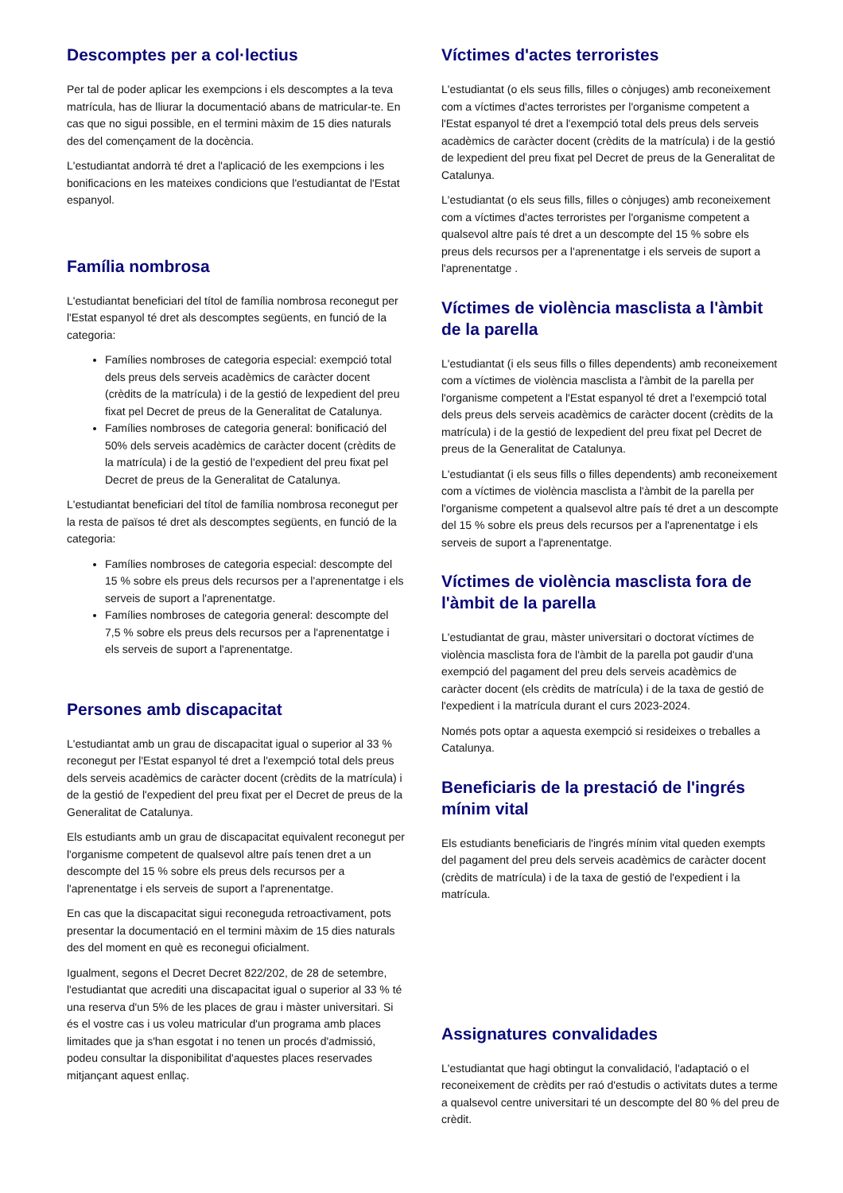Descomptes per a col·lectius
Per tal de poder aplicar les exempcions i els descomptes a la teva matrícula, has de lliurar la documentació abans de matricular-te. En cas que no sigui possible, en el termini màxim de 15 dies naturals des del començament de la docència.
L'estudiantat andorrà té dret a l'aplicació de les exempcions i les bonificacions en les mateixes condicions que l'estudiantat de l'Estat espanyol.
Família nombrosa
L'estudiantat beneficiari del títol de família nombrosa reconegut per l'Estat espanyol té dret als descomptes següents, en funció de la categoria:
Famílies nombroses de categoria especial: exempció total dels preus dels serveis acadèmics de caràcter docent (crèdits de la matrícula) i de la gestió de lexpedient del preu fixat pel Decret de preus de la Generalitat de Catalunya.
Famílies nombroses de categoria general: bonificació del 50% dels serveis acadèmics de caràcter docent (crèdits de la matrícula) i de la gestió de l'expedient del preu fixat pel Decret de preus de la Generalitat de Catalunya.
L'estudiantat beneficiari del títol de família nombrosa reconegut per la resta de països té dret als descomptes següents, en funció de la categoria:
Famílies nombroses de categoria especial: descompte del 15 % sobre els preus dels recursos per a l'aprenentatge i els serveis de suport a l'aprenentatge.
Famílies nombroses de categoria general: descompte del 7,5 % sobre els preus dels recursos per a l'aprenentatge i els serveis de suport a l'aprenentatge.
Persones amb discapacitat
L'estudiantat amb un grau de discapacitat igual o superior al 33 % reconegut per l'Estat espanyol té dret a l'exempció total dels preus dels serveis acadèmics de caràcter docent (crèdits de la matrícula) i de la gestió de l'expedient del preu fixat per el Decret de preus de la Generalitat de Catalunya.
Els estudiants amb un grau de discapacitat equivalent reconegut per l'organisme competent de qualsevol altre país tenen dret a un descompte del 15 % sobre els preus dels recursos per a l'aprenentatge i els serveis de suport a l'aprenentatge.
En cas que la discapacitat sigui reconeguda retroactivament, pots presentar la documentació en el termini màxim de 15 dies naturals des del moment en què es reconegui oficialment.
Igualment, segons el Decret Decret 822/202, de 28 de setembre, l'estudiantat que acrediti una discapacitat igual o superior al 33 % té una reserva d'un 5% de les places de grau i màster universitari. Si és el vostre cas i us voleu matricular d'un programa amb places limitades que ja s'han esgotat i no tenen un procés d'admissió, podeu consultar la disponibilitat d'aquestes places reservades mitjançant aquest enllaç.
Víctimes d'actes terroristes
L'estudiantat (o els seus fills, filles o cònjuges) amb reconeixement com a víctimes d'actes terroristes per l'organisme competent a l'Estat espanyol té dret a l'exempció total dels preus dels serveis acadèmics de caràcter docent (crèdits de la matrícula) i de la gestió de lexpedient del preu fixat pel Decret de preus de la Generalitat de Catalunya.
L'estudiantat (o els seus fills, filles o cònjuges) amb reconeixement com a víctimes d'actes terroristes per l'organisme competent a qualsevol altre país té dret a un descompte del 15 % sobre els preus dels recursos per a l'aprenentatge i els serveis de suport a l'aprenentatge .
Víctimes de violència masclista a l'àmbit de la parella
L'estudiantat (i els seus fills o filles dependents) amb reconeixement com a víctimes de violència masclista a l'àmbit de la parella per l'organisme competent a l'Estat espanyol té dret a l'exempció total dels preus dels serveis acadèmics de caràcter docent (crèdits de la matrícula) i de la gestió de lexpedient del preu fixat pel Decret de preus de la Generalitat de Catalunya.
L'estudiantat (i els seus fills o filles dependents) amb reconeixement com a víctimes de violència masclista a l'àmbit de la parella per l'organisme competent a qualsevol altre país té dret a un descompte del 15 % sobre els preus dels recursos per a l'aprenentatge i els serveis de suport a l'aprenentatge.
Víctimes de violència masclista fora de l'àmbit de la parella
L'estudiantat de grau, màster universitari o doctorat víctimes de violència masclista fora de l'àmbit de la parella pot gaudir d'una exempció del pagament del preu dels serveis acadèmics de caràcter docent (els crèdits de matrícula) i de la taxa de gestió de l'expedient i la matrícula durant el curs 2023-2024.
Només pots optar a aquesta exempció si resideixes o treballes a Catalunya.
Beneficiaris de la prestació de l'ingrés mínim vital
Els estudiants beneficiaris de l'ingrés mínim vital queden exempts del pagament del preu dels serveis acadèmics de caràcter docent (crèdits de matrícula) i de la taxa de gestió de l'expedient i la matrícula.
Assignatures convalidades
L'estudiantat que hagi obtingut la convalidació, l'adaptació o el reconeixement de crèdits per raó d'estudis o activitats dutes a terme a qualsevol centre universitari té un descompte del 80 % del preu de crèdit.